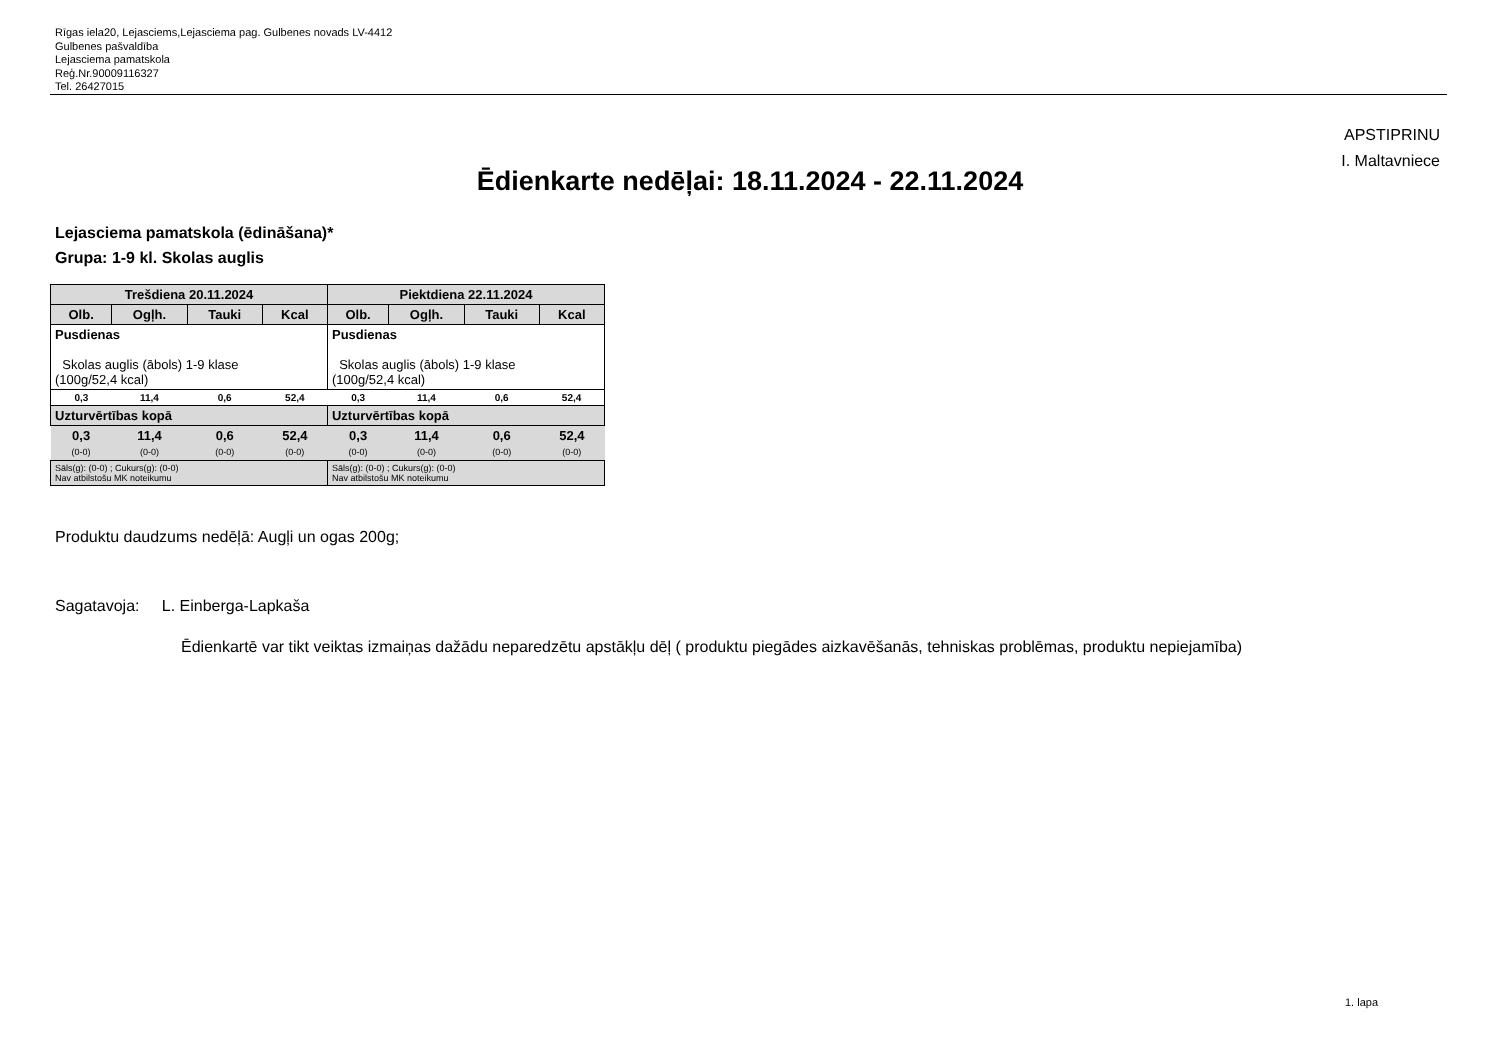Rīgas iela20, Lejasciems,Lejasciema pag. Gulbenes novads LV-4412
Gulbenes pašvaldība
Lejasciema pamatskola
Reģ.Nr.90009116327
Tel. 26427015
APSTIPRINU
I. Maltavniece
Ēdienkarte nedēļai: 18.11.2024 - 22.11.2024
Lejasciema pamatskola (ēdināšana)*
Grupa: 1-9 kl. Skolas auglis
| Trešdiena 20.11.2024 | | | | Piektdiena 22.11.2024 | | | |
| --- | --- | --- | --- | --- | --- | --- | --- |
| Olb. | Ogļh. | Tauki | Kcal | Olb. | Ogļh. | Tauki | Kcal |
| Pusdienas Skolas auglis (ābols) 1-9 klase (100g/52,4 kcal) | | | | Pusdienas Skolas auglis (ābols) 1-9 klase (100g/52,4 kcal) | | | |
| 0,3 | 11,4 | 0,6 | 52,4 | 0,3 | 11,4 | 0,6 | 52,4 |
| Uzturvērtības kopā | | | | Uzturvērtības kopā | | | |
| 0,3 (0-0) | 11,4 (0-0) | 0,6 (0-0) | 52,4 (0-0) | 0,3 (0-0) | 11,4 (0-0) | 0,6 (0-0) | 52,4 (0-0) |
| Sāls(g): (0-0) ; Cukurs(g): (0-0) Nav atbilstošu MK noteikumu | | | | Sāls(g): (0-0) ; Cukurs(g): (0-0) Nav atbilstošu MK noteikumu | | | |
Produktu daudzums nedēļā: Augļi un ogas 200g;
Sagatavoja: L. Einberga-Lapkaša
Ēdienkartē var tikt veiktas izmaiņas dažādu neparedzētu apstākļu dēļ ( produktu piegādes aizkavēšanās, tehniskas problēmas, produktu nepiejamība)
1. lapa